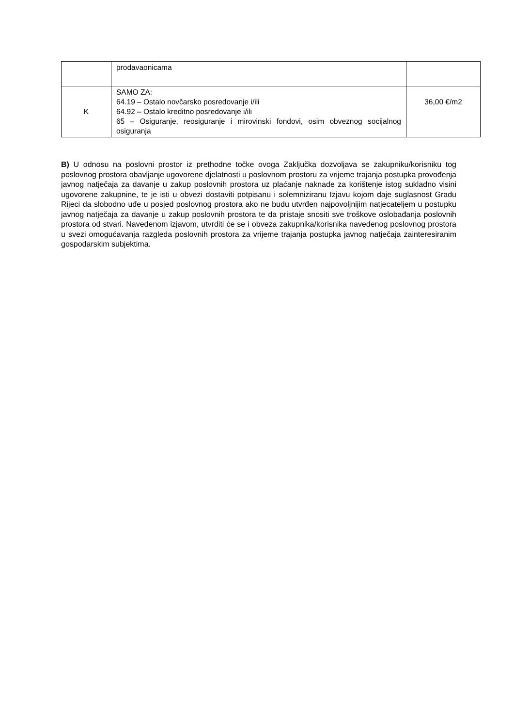| | prodavaonicama | |
| K | SAMO ZA: 64.19 – Ostalo novčarsko posredovanje i/ili 64.92 – Ostalo kreditno posredovanje i/ili 65 – Osiguranje, reosiguranje i mirovinski fondovi, osim obveznog socijalnog osiguranja | 36,00 €/m2 |
B) U odnosu na poslovni prostor iz prethodne točke ovoga Zaključka dozvoljava se zakupniku/korisniku tog poslovnog prostora obavljanje ugovorene djelatnosti u poslovnom prostoru za vrijeme trajanja postupka provođenja javnog natječaja za davanje u zakup poslovnih prostora uz plaćanje naknade za korištenje istog sukladno visini ugovorene zakupnine, te je isti u obvezi dostaviti potpisanu i solemniziranu Izjavu kojom daje suglasnost Gradu Rijeci da slobodno uđe u posjed poslovnog prostora ako ne budu utvrđen najpovoljnijim natjecateljem u postupku javnog natječaja za davanje u zakup poslovnih prostora te da pristaje snositi sve troškove oslobađanja poslovnih prostora od stvari. Navedenom izjavom, utvrditi će se i obveza zakupnika/korisnika navedenog poslovnog prostora u svezi omogućavanja razgleda poslovnih prostora za vrijeme trajanja postupka javnog natječaja zainteresiranim gospodarskim subjektima.